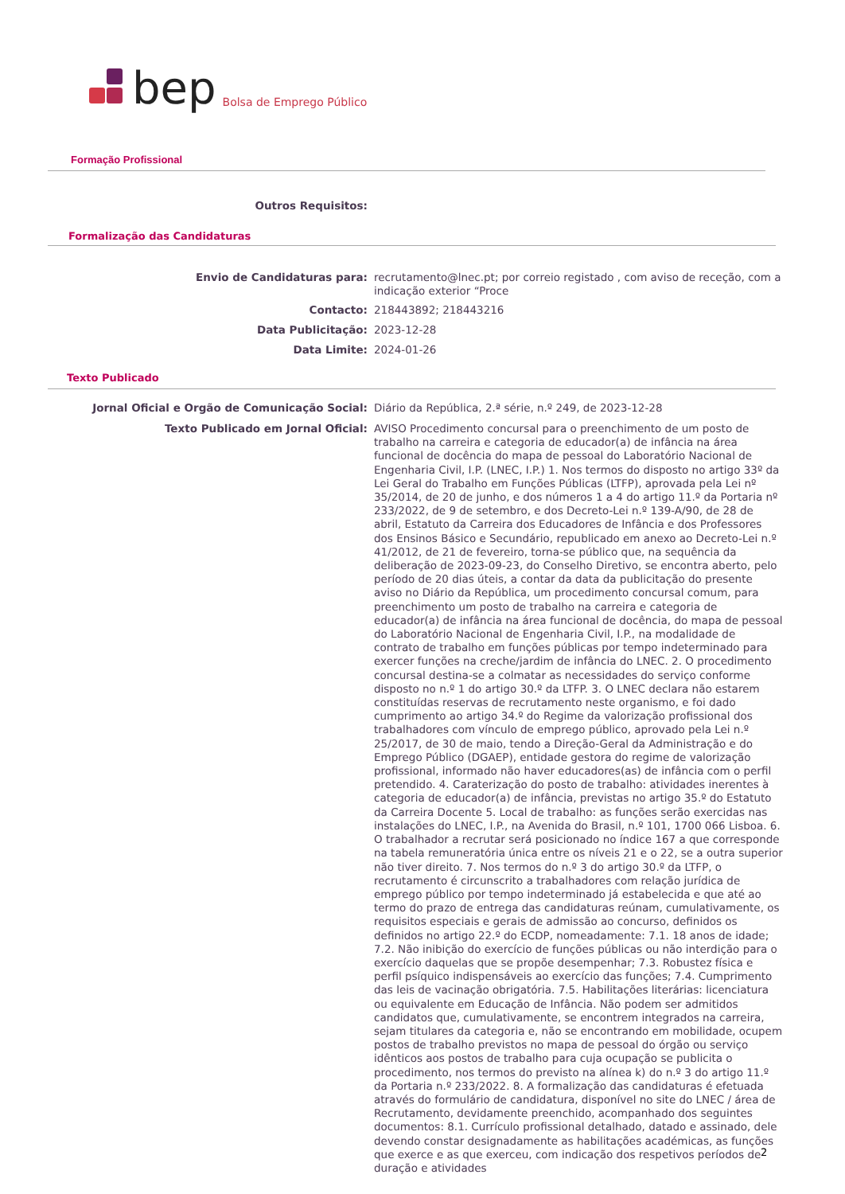bep Bolsa de Emprego Público
Formação Profissional
Outros Requisitos:
Formalização das Candidaturas
Envio de Candidaturas para:
recrutamento@lnec.pt; por correio registado , com aviso de receção, com a indicação exterior “Proce
Contacto:
218443892; 218443216
Data Publicitação:
2023-12-28
Data Limite:
2024-01-26
Texto Publicado
Jornal Oficial e Orgão de Comunicação Social:
Diário da República, 2.ª série, n.º 249, de 2023-12-28
Texto Publicado em Jornal Oficial:
AVISO Procedimento concursal para o preenchimento de um posto de trabalho na carreira e categoria de educador(a) de infância na área funcional de docência do mapa de pessoal do Laboratório Nacional de Engenharia Civil, I.P. (LNEC, I.P.) 1. Nos termos do disposto no artigo 33º da Lei Geral do Trabalho em Funções Públicas (LTFP), aprovada pela Lei nº 35/2014, de 20 de junho, e dos números 1 a 4 do artigo 11.º da Portaria nº 233/2022, de 9 de setembro, e dos Decreto-Lei n.º 139-A/90, de 28 de abril, Estatuto da Carreira dos Educadores de Infância e dos Professores dos Ensinos Básico e Secundário, republicado em anexo ao Decreto-Lei n.º 41/2012, de 21 de fevereiro, torna-se público que, na sequência da deliberação de 2023-09-23, do Conselho Diretivo, se encontra aberto, pelo período de 20 dias úteis, a contar da data da publicitação do presente aviso no Diário da República, um procedimento concursal comum, para preenchimento um posto de trabalho na carreira e categoria de educador(a) de infância na área funcional de docência, do mapa de pessoal do Laboratório Nacional de Engenharia Civil, I.P., na modalidade de contrato de trabalho em funções públicas por tempo indeterminado para exercer funções na creche/jardim de infância do LNEC. 2. O procedimento concursal destina-se a colmatar as necessidades do serviço conforme disposto no n.º 1 do artigo 30.º da LTFP. 3. O LNEC declara não estarem constituídas reservas de recrutamento neste organismo, e foi dado cumprimento ao artigo 34.º do Regime da valorização profissional dos trabalhadores com vínculo de emprego público, aprovado pela Lei n.º 25/2017, de 30 de maio, tendo a Direção-Geral da Administração e do Emprego Público (DGAEP), entidade gestora do regime de valorização profissional, informado não haver educadores(as) de infância com o perfil pretendido. 4. Caraterização do posto de trabalho: atividades inerentes à categoria de educador(a) de infância, previstas no artigo 35.º do Estatuto da Carreira Docente 5. Local de trabalho: as funções serão exercidas nas instalações do LNEC, I.P., na Avenida do Brasil, n.º 101, 1700 066 Lisboa. 6. O trabalhador a recrutar será posicionado no índice 167 a que corresponde na tabela remuneratória única entre os níveis 21 e o 22, se a outra superior não tiver direito. 7. Nos termos do n.º 3 do artigo 30.º da LTFP, o recrutamento é circunscrito a trabalhadores com relação jurídica de emprego público por tempo indeterminado já estabelecida e que até ao termo do prazo de entrega das candidaturas reúnam, cumulativamente, os requisitos especiais e gerais de admissão ao concurso, definidos os definidos no artigo 22.º do ECDP, nomeadamente: 7.1. 18 anos de idade; 7.2. Não inibição do exercício de funções públicas ou não interdição para o exercício daquelas que se propõe desempenhar; 7.3. Robustez física e perfil psíquico indispensáveis ao exercício das funções; 7.4. Cumprimento das leis de vacinação obrigatória. 7.5. Habilitações literárias: licenciatura ou equivalente em Educação de Infância. Não podem ser admitidos candidatos que, cumulativamente, se encontrem integrados na carreira, sejam titulares da categoria e, não se encontrando em mobilidade, ocupem postos de trabalho previstos no mapa de pessoal do órgão ou serviço idênticos aos postos de trabalho para cuja ocupação se publicita o procedimento, nos termos do previsto na alínea k) do n.º 3 do artigo 11.º da Portaria n.º 233/2022. 8. A formalização das candidaturas é efetuada através do formulário de candidatura, disponível no site do LNEC / área de Recrutamento, devidamente preenchido, acompanhado dos seguintes documentos: 8.1. Currículo profissional detalhado, datado e assinado, dele devendo constar designadamente as habilitações académicas, as funções que exerce e as que exerceu, com indicação dos respetivos períodos de duração e atividades
2